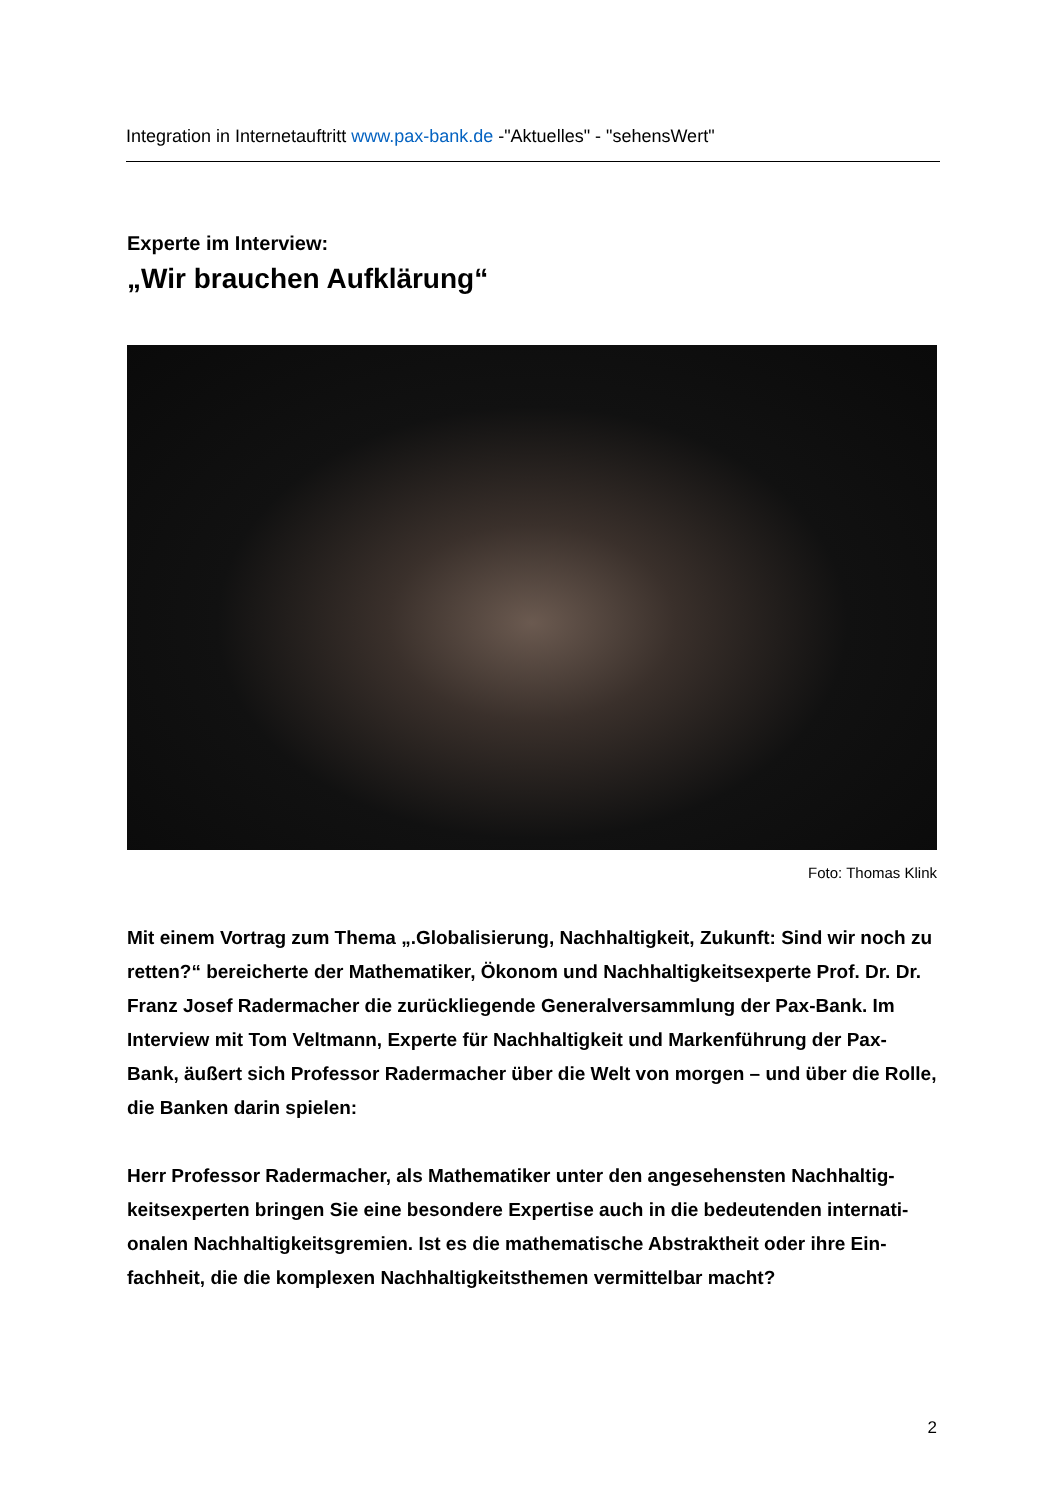Integration in Internetauftritt www.pax-bank.de -"Aktuelles" - "sehensWert"
Experte im Interview:
„Wir brauchen Aufklärung“
Foto: Thomas Klink
Mit einem Vortrag zum Thema „.Globalisierung, Nachhaltigkeit, Zukunft: Sind wir noch zu retten?“ bereicherte der Mathematiker, Ökonom und Nachhaltigkeitsexperte Prof. Dr. Dr. Franz Josef Radermacher die zurückliegende Generalversammlung der Pax-Bank. Im Interview mit Tom Veltmann, Experte für Nachhaltigkeit und Markenführung der Pax-Bank, äußert sich Professor Radermacher über die Welt von morgen – und über die Rolle, die Banken darin spielen:
Herr Professor Radermacher, als Mathematiker unter den angesehensten Nachhaltig-keitsexperten bringen Sie eine besondere Expertise auch in die bedeutenden internati-onalen Nachhaltigkeitsgremien. Ist es die mathematische Abstraktheit oder ihre Ein-fachheit, die die komplexen Nachhaltigkeitsthemen vermittelbar macht?
2